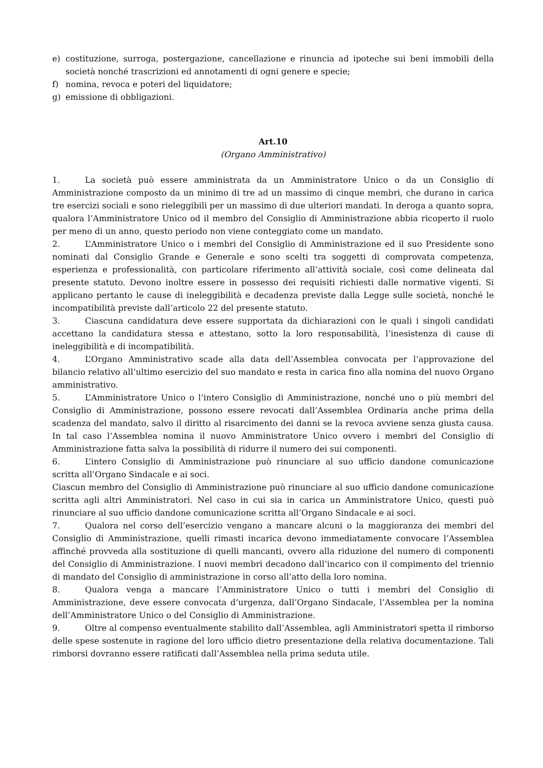e) costituzione, surroga, postergazione, cancellazione e rinuncia ad ipoteche sui beni immobili della società nonché trascrizioni ed annotamenti di ogni genere e specie;
f) nomina, revoca e poteri del liquidatore;
g) emissione di obbligazioni.
Art.10
(Organo Amministrativo)
1. La società può essere amministrata da un Amministratore Unico o da un Consiglio di Amministrazione composto da un minimo di tre ad un massimo di cinque membri, che durano in carica tre esercizi sociali e sono rieleggibili per un massimo di due ulteriori mandati. In deroga a quanto sopra, qualora l’Amministratore Unico od il membro del Consiglio di Amministrazione abbia ricoperto il ruolo per meno di un anno, questo periodo non viene conteggiato come un mandato.
2. L’Amministratore Unico o i membri del Consiglio di Amministrazione ed il suo Presidente sono nominati dal Consiglio Grande e Generale e sono scelti tra soggetti di comprovata competenza, esperienza e professionalità, con particolare riferimento all’attività sociale, così come delineata dal presente statuto. Devono inoltre essere in possesso dei requisiti richiesti dalle normative vigenti. Si applicano pertanto le cause di ineleggibilità e decadenza previste dalla Legge sulle società, nonché le incompatibilità previste dall’articolo 22 del presente statuto.
3. Ciascuna candidatura deve essere supportata da dichiarazioni con le quali i singoli candidati accettano la candidatura stessa e attestano, sotto la loro responsabilità, l’inesistenza di cause di ineleggibilità e di incompatibilità.
4. L’Organo Amministrativo scade alla data dell’Assemblea convocata per l’approvazione del bilancio relativo all’ultimo esercizio del suo mandato e resta in carica fino alla nomina del nuovo Organo amministrativo.
5. L’Amministratore Unico o l’intero Consiglio di Amministrazione, nonché uno o più membri del Consiglio di Amministrazione, possono essere revocati dall’Assemblea Ordinaria anche prima della scadenza del mandato, salvo il diritto al risarcimento dei danni se la revoca avviene senza giusta causa. In tal caso l’Assemblea nomina il nuovo Amministratore Unico ovvero i membri del Consiglio di Amministrazione fatta salva la possibilità di ridurre il numero dei sui componenti.
6. L’intero Consiglio di Amministrazione può rinunciare al suo ufficio dandone comunicazione scritta all’Organo Sindacale e ai soci.
Ciascun membro del Consiglio di Amministrazione può rinunciare al suo ufficio dandone comunicazione scritta agli altri Amministratori. Nel caso in cui sia in carica un Amministratore Unico, questi può rinunciare al suo ufficio dandone comunicazione scritta all’Organo Sindacale e ai soci.
7. Qualora nel corso dell’esercizio vengano a mancare alcuni o la maggioranza dei membri del Consiglio di Amministrazione, quelli rimasti incarica devono immediatamente convocare l’Assemblea affinché provveda alla sostituzione di quelli mancanti, ovvero alla riduzione del numero di componenti del Consiglio di Amministrazione. I nuovi membri decadono dall’incarico con il compimento del triennio di mandato del Consiglio di amministrazione in corso all’atto della loro nomina.
8. Qualora venga a mancare l’Amministratore Unico o tutti i membri del Consiglio di Amministrazione, deve essere convocata d’urgenza, dall’Organo Sindacale, l’Assemblea per la nomina dell’Amministratore Unico o del Consiglio di Amministrazione.
9. Oltre al compenso eventualmente stabilito dall’Assemblea, agli Amministratori spetta il rimborso delle spese sostenute in ragione del loro ufficio dietro presentazione della relativa documentazione. Tali rimborsi dovranno essere ratificati dall’Assemblea nella prima seduta utile.